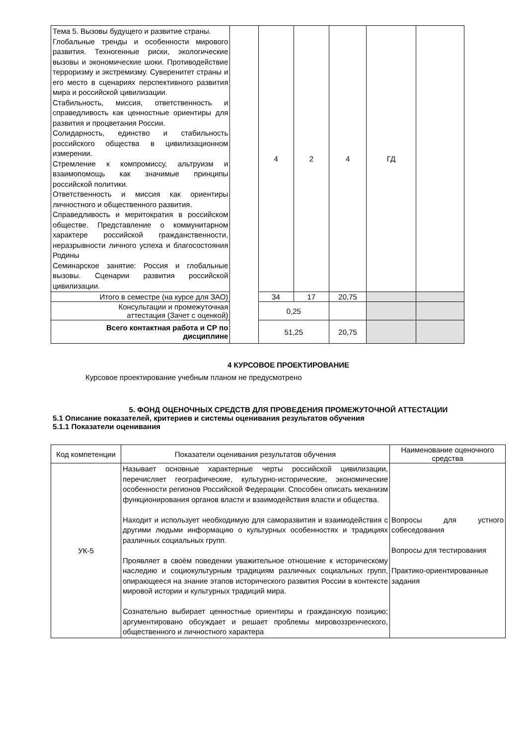| Тема 5. Вызовы будущего и развитие страны. Глобальные тренды и особенности мирового развития. Техногенные риски, экологические вызовы и экономические шоки. Противодействие терроризму и экстремизму. Суверенитет страны и его место в сценариях перспективного развития мира и российской цивилизации. Стабильность, миссия, ответственность и справедливость как ценностные ориентиры для развития и процветания России. Солидарность, единство и стабильность российского общества в цивилизационном измерении. Стремление к компромиссу, альтруизм и взаимопомощь как значимые принципы российской политики. Ответственность и миссия как ориентиры личностного и общественного развития. Справедливость и меритократия в российском обществе. Представление о коммунитарном характере российской гражданственности, неразрывности личного успеха и благосостояния Родины Семинарское занятие: Россия и глобальные вызовы. Сценарии развития российской цивилизации. | | 4 | 2 | 4 | ГД | |
| Итого в семестре (на курсе для ЗАО) | | 34 | 17 | 20,75 | | |
| Консультации и промежуточная аттестация (Зачет с оценкой) | | 0,25 | | | | |
| Всего контактная работа и СР по дисциплине | | 51,25 | | 20,75 | | |
4 КУРСОВОЕ ПРОЕКТИРОВАНИЕ
Курсовое проектирование учебным планом не предусмотрено
5. ФОНД ОЦЕНОЧНЫХ СРЕДСТВ ДЛЯ ПРОВЕДЕНИЯ ПРОМЕЖУТОЧНОЙ АТТЕСТАЦИИ
5.1 Описание показателей, критериев и системы оценивания результатов обучения
5.1.1 Показатели оценивания
| Код компетенции | Показатели оценивания результатов обучения | Наименование оценочного средства |
| --- | --- | --- |
| УК-5 | Называет основные характерные черты российской цивилизации, перечисляет географические, культурно-исторические, экономические особенности регионов Российской Федерации. Способен описать механизм функционирования органов власти и взаимодействия власти и общества. Находит и использует необходимую для саморазвития и взаимодействия с другими людьми информацию о культурных особенностях и традициях различных социальных групп. Проявляет в своём поведении уважительное отношение к историческому наследию и социокультурным традициям различных социальных групп, опирающееся на знание этапов исторического развития России в контексте мировой истории и культурных традиций мира. Сознательно выбирает ценностные ориентиры и гражданскую позицию; аргументировано обсуждает и решает проблемы мировоззренческого, общественного и личностного характера | Вопросы для устного собеседования Вопросы для тестирования Практико-ориентированные задания |